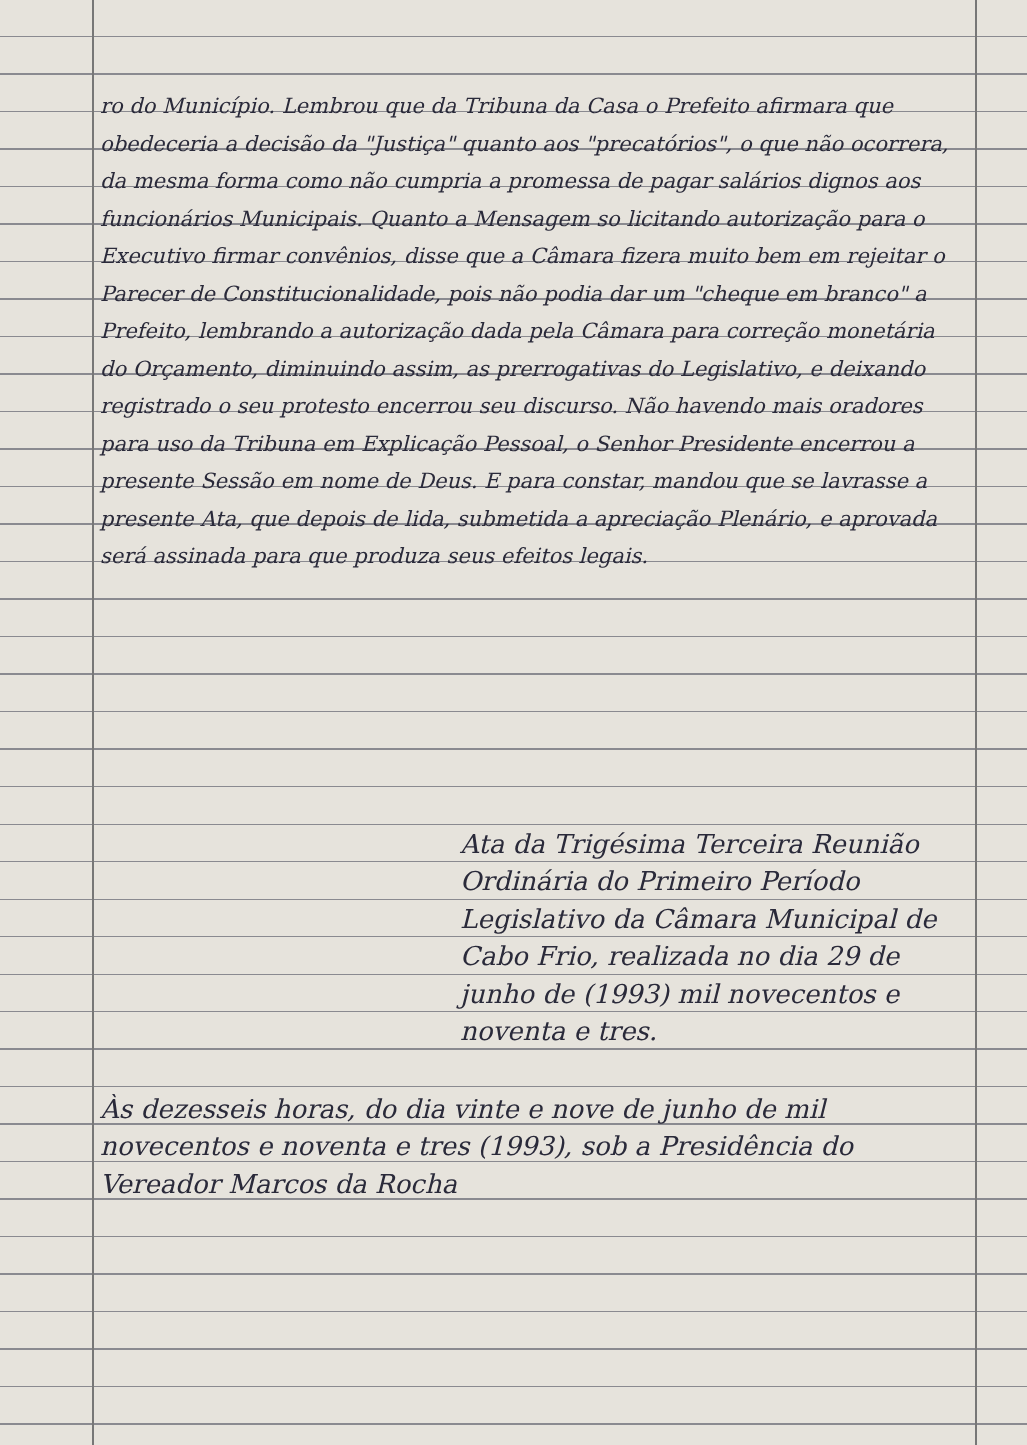ro do Município. Lembrou que da Tribuna da Casa o Prefeito afirmara que obedeceria a decisão da "Justiça" quanto aos "precatórios", o que não ocorrera, da mesma forma como não cumpria a promessa de pagar salários dignos aos funcionários Municipais. Quanto a Mensagem so licitando autorização para o Executivo firmar convênios, disse que a Câmara fizera muito bem em rejeitar o Parecer de Constitucionalidade, pois não podia dar um "cheque em branco" a Prefeito, lembrando a autorização dada pela Câmara para correção monetária do Orçamento, diminuindo assim, as prerrogativas do Legislativo, e deixando registrado o seu protesto encerrou seu discurso. Não havendo mais oradores para uso da Tribuna em Explicação Pessoal, o Senhor Presidente encerrou a presente Sessão em nome de Deus. E para constar, mandou que se lavrasse a presente Ata, que depois de lida, submetida a apreciação Plenário, e aprovada será assinada para que produza seus efeitos legais.
Ata da Trigésima Terceira Reunião Ordinária do Primeiro Período Legislativo da Câmara Municipal de Cabo Frio, realizada no dia 29 de junho de (1993) mil novecentos e noventa e tres.
Às dezesseis horas, do dia vinte e nove de junho de mil novecentos e noventa e tres (1993), sob a Presidência do Vereador Marcos da Rocha